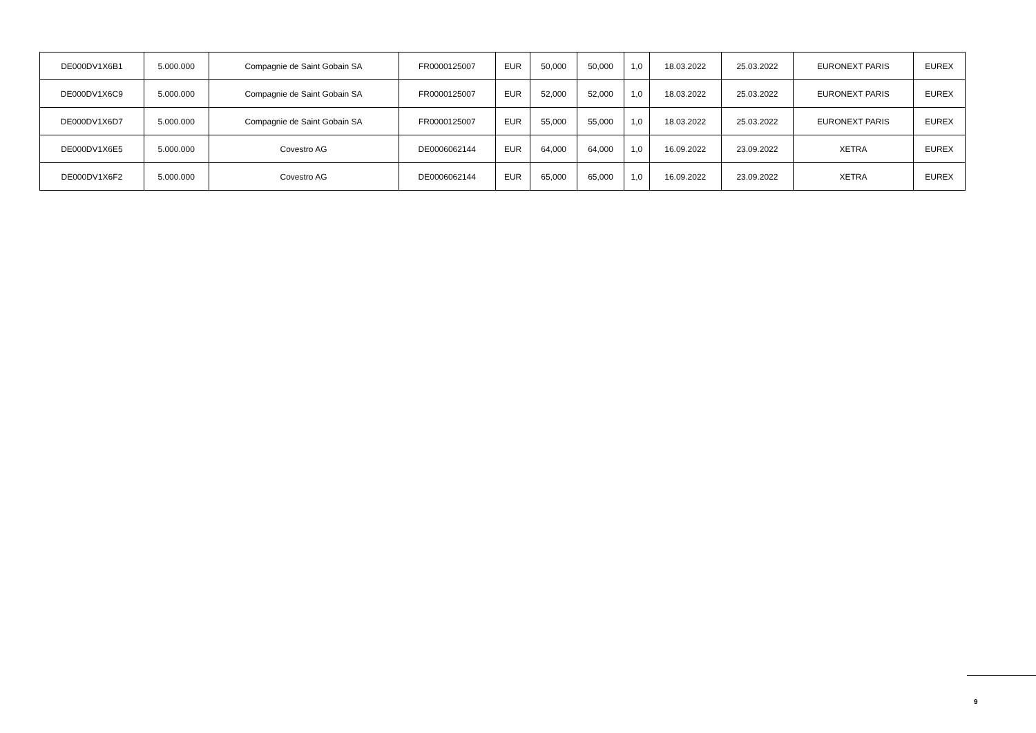| DE000DV1X6B1 | 5.000.000 | Compagnie de Saint Gobain SA | FR0000125007 | EUR | 50,000 | 50,000 | 1,0 | 18.03.2022 | 25.03.2022 | EURONEXT PARIS | EUREX |
| DE000DV1X6C9 | 5.000.000 | Compagnie de Saint Gobain SA | FR0000125007 | EUR | 52,000 | 52,000 | 1,0 | 18.03.2022 | 25.03.2022 | EURONEXT PARIS | EUREX |
| DE000DV1X6D7 | 5.000.000 | Compagnie de Saint Gobain SA | FR0000125007 | EUR | 55,000 | 55,000 | 1,0 | 18.03.2022 | 25.03.2022 | EURONEXT PARIS | EUREX |
| DE000DV1X6E5 | 5.000.000 | Covestro AG | DE0006062144 | EUR | 64,000 | 64,000 | 1,0 | 16.09.2022 | 23.09.2022 | XETRA | EUREX |
| DE000DV1X6F2 | 5.000.000 | Covestro AG | DE0006062144 | EUR | 65,000 | 65,000 | 1,0 | 16.09.2022 | 23.09.2022 | XETRA | EUREX |
9